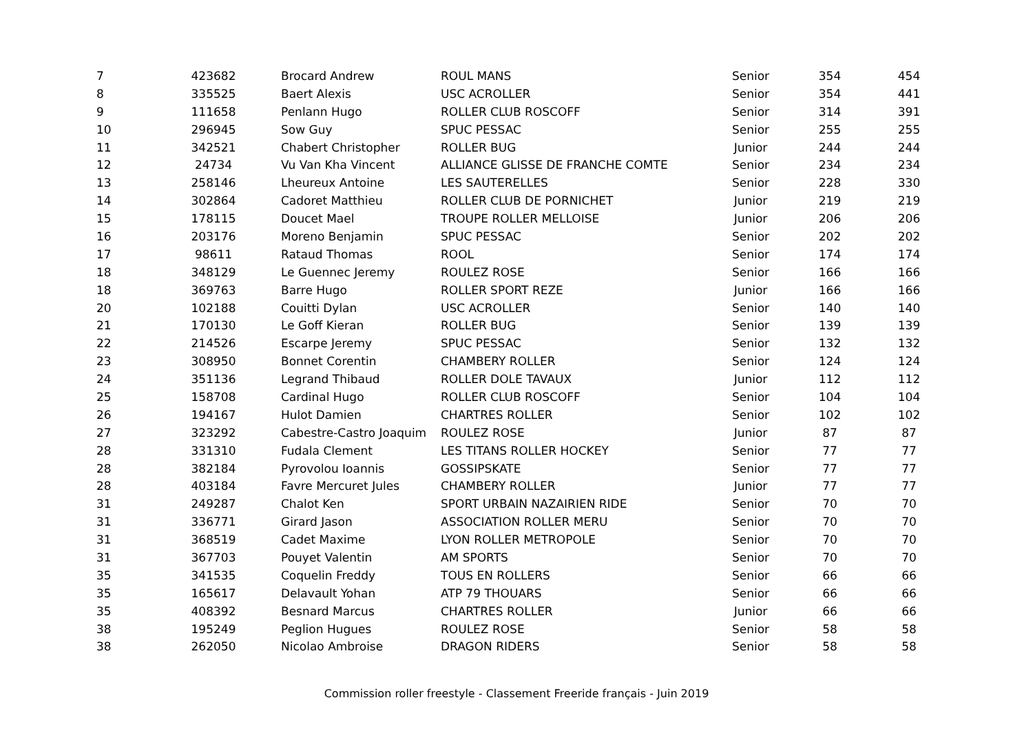| 7 | 423682 | Brocard Andrew | ROUL MANS | Senior | 354 | 454 |
| 8 | 335525 | Baert Alexis | USC ACROLLER | Senior | 354 | 441 |
| 9 | 111658 | Penlann Hugo | ROLLER CLUB ROSCOFF | Senior | 314 | 391 |
| 10 | 296945 | Sow Guy | SPUC PESSAC | Senior | 255 | 255 |
| 11 | 342521 | Chabert Christopher | ROLLER BUG | Junior | 244 | 244 |
| 12 | 24734 | Vu Van Kha Vincent | ALLIANCE GLISSE DE FRANCHE COMTE | Senior | 234 | 234 |
| 13 | 258146 | Lheureux Antoine | LES SAUTERELLES | Senior | 228 | 330 |
| 14 | 302864 | Cadoret Matthieu | ROLLER CLUB DE PORNICHET | Junior | 219 | 219 |
| 15 | 178115 | Doucet Mael | TROUPE ROLLER MELLOISE | Junior | 206 | 206 |
| 16 | 203176 | Moreno Benjamin | SPUC PESSAC | Senior | 202 | 202 |
| 17 | 98611 | Rataud Thomas | ROOL | Senior | 174 | 174 |
| 18 | 348129 | Le Guennec Jeremy | ROULEZ ROSE | Senior | 166 | 166 |
| 18 | 369763 | Barre Hugo | ROLLER SPORT REZE | Junior | 166 | 166 |
| 20 | 102188 | Couitti Dylan | USC ACROLLER | Senior | 140 | 140 |
| 21 | 170130 | Le Goff Kieran | ROLLER BUG | Senior | 139 | 139 |
| 22 | 214526 | Escarpe Jeremy | SPUC PESSAC | Senior | 132 | 132 |
| 23 | 308950 | Bonnet Corentin | CHAMBERY ROLLER | Senior | 124 | 124 |
| 24 | 351136 | Legrand Thibaud | ROLLER DOLE TAVAUX | Junior | 112 | 112 |
| 25 | 158708 | Cardinal Hugo | ROLLER CLUB ROSCOFF | Senior | 104 | 104 |
| 26 | 194167 | Hulot Damien | CHARTRES ROLLER | Senior | 102 | 102 |
| 27 | 323292 | Cabestre-Castro Joaquim | ROULEZ ROSE | Junior | 87 | 87 |
| 28 | 331310 | Fudala Clement | LES TITANS ROLLER HOCKEY | Senior | 77 | 77 |
| 28 | 382184 | Pyrovolou Ioannis | GOSSIPSKATE | Senior | 77 | 77 |
| 28 | 403184 | Favre Mercuret Jules | CHAMBERY ROLLER | Junior | 77 | 77 |
| 31 | 249287 | Chalot Ken | SPORT URBAIN NAZAIRIEN RIDE | Senior | 70 | 70 |
| 31 | 336771 | Girard Jason | ASSOCIATION ROLLER MERU | Senior | 70 | 70 |
| 31 | 368519 | Cadet Maxime | LYON ROLLER METROPOLE | Senior | 70 | 70 |
| 31 | 367703 | Pouyet Valentin | AM SPORTS | Senior | 70 | 70 |
| 35 | 341535 | Coquelin Freddy | TOUS EN ROLLERS | Senior | 66 | 66 |
| 35 | 165617 | Delavault Yohan | ATP 79 THOUARS | Senior | 66 | 66 |
| 35 | 408392 | Besnard Marcus | CHARTRES ROLLER | Junior | 66 | 66 |
| 38 | 195249 | Peglion Hugues | ROULEZ ROSE | Senior | 58 | 58 |
| 38 | 262050 | Nicolao Ambroise | DRAGON RIDERS | Senior | 58 | 58 |
Commission roller freestyle - Classement Freeride français - Juin 2019